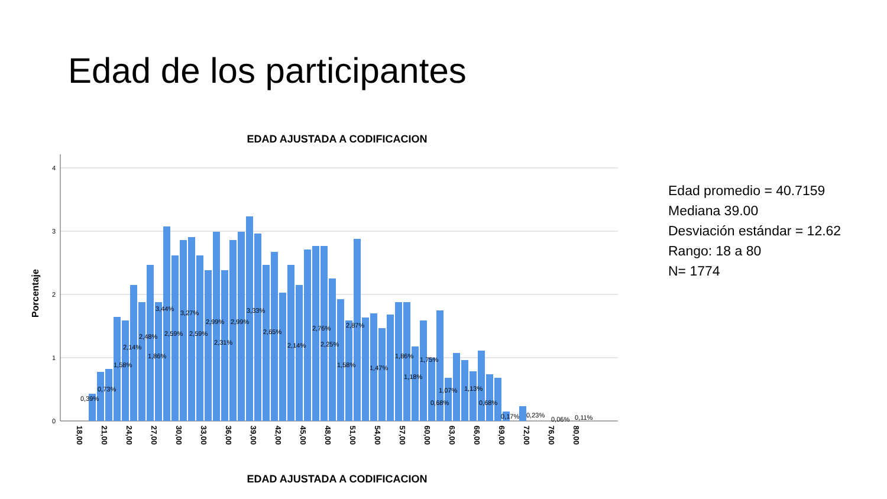Edad de los participantes
EDAD AJUSTADA A CODIFICACION
Porcentaje
4
3
2
1
0
18,00
21,00
24,00
27,00
30,00
33,00
36,00
39,00
42,00
45,00
48,00
51,00
54,00
57,00
60,00
63,00
66,00
69,00
72,00
76,00
80,00
0,39%
0,73%
1,58%
2,14%
2,48%
1,86%
3,44%
3,27%
2,99%
2,99%
2,59%
2,59%
2,31%
3,33%
2,65%
2,14%
2,76%
2,25%
2,87%
1,58%
1,47%
1,86%
1,18%
1,75%
1,07%
1,13%
0,68%
0,68%
0,17%
0,23%
0,06%
0,11%
EDAD AJUSTADA A CODIFICACION
Edad promedio = 40.7159
Mediana 39.00
Desviación estándar = 12.62
Rango: 18 a 80
N= 1774